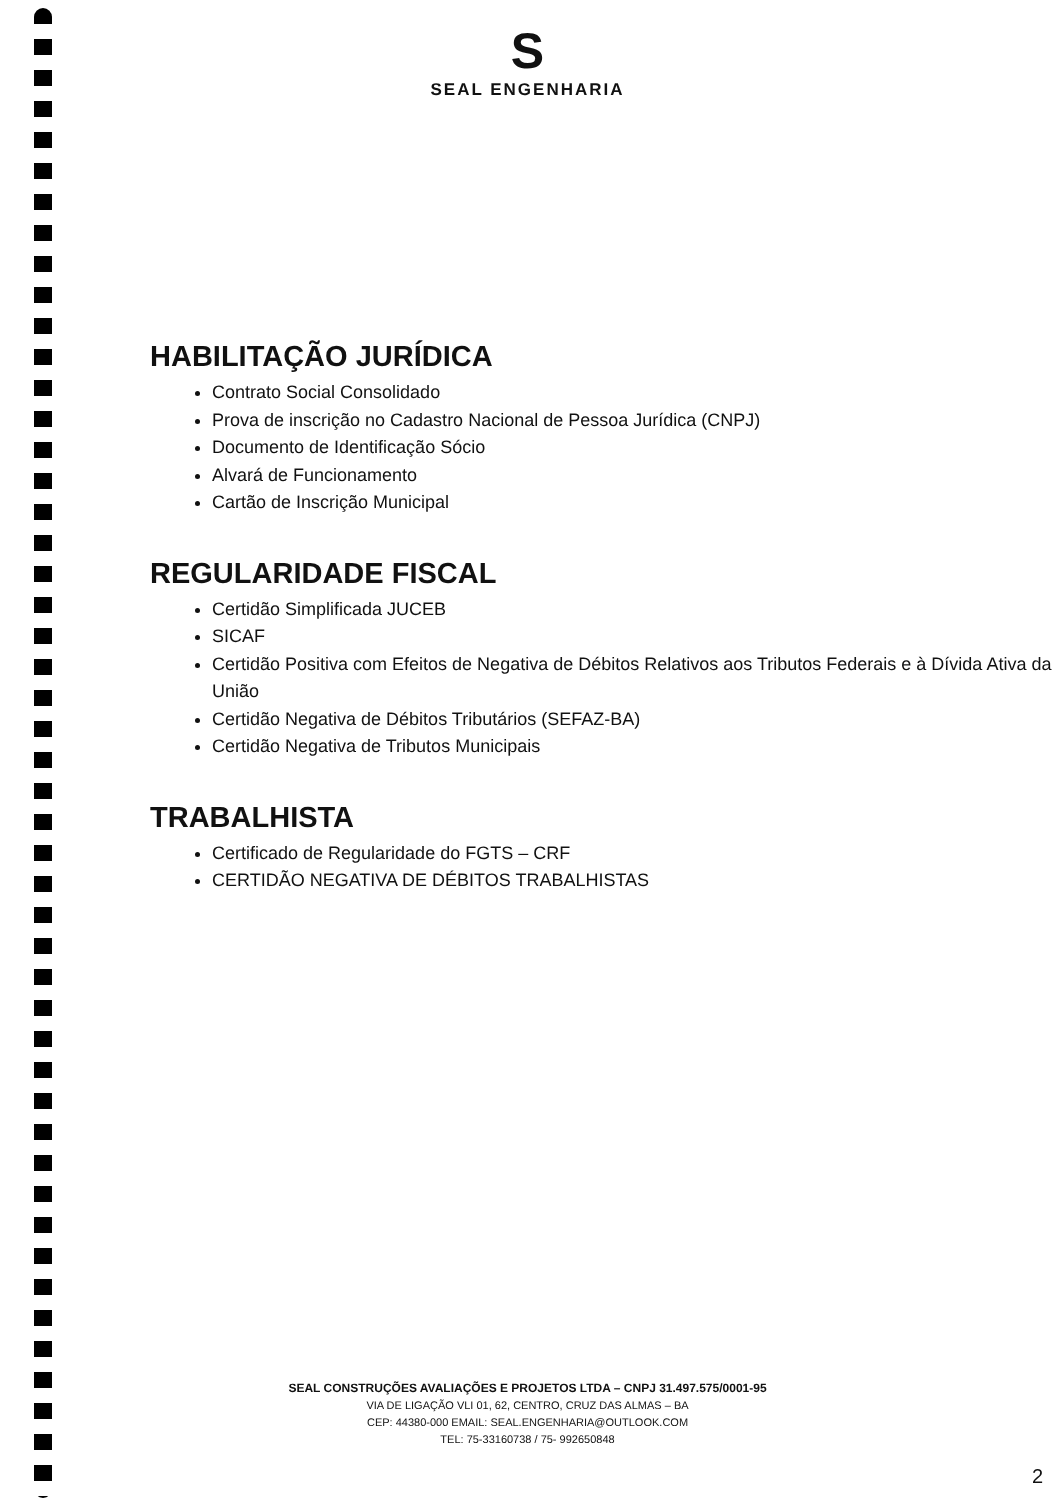S
SEAL ENGENHARIA
HABILITAÇÃO JURÍDICA
Contrato Social Consolidado
Prova de inscrição no Cadastro Nacional de Pessoa Jurídica (CNPJ)
Documento de Identificação Sócio
Alvará de Funcionamento
Cartão de Inscrição Municipal
REGULARIDADE FISCAL
Certidão Simplificada JUCEB
SICAF
Certidão Positiva com Efeitos de Negativa de Débitos Relativos aos Tributos Federais e à Dívida Ativa da União
Certidão Negativa de Débitos Tributários (SEFAZ-BA)
Certidão Negativa de Tributos Municipais
TRABALHISTA
Certificado de Regularidade do FGTS – CRF
CERTIDÃO NEGATIVA DE DÉBITOS TRABALHISTAS
SEAL CONSTRUÇÕES AVALIAÇÕES E PROJETOS LTDA – CNPJ 31.497.575/0001-95
VIA DE LIGAÇÃO VLI 01, 62, CENTRO, CRUZ DAS ALMAS – BA
CEP: 44380-000 EMAIL: SEAL.ENGENHARIA@OUTLOOK.COM
TEL: 75-33160738 / 75- 992650848
2